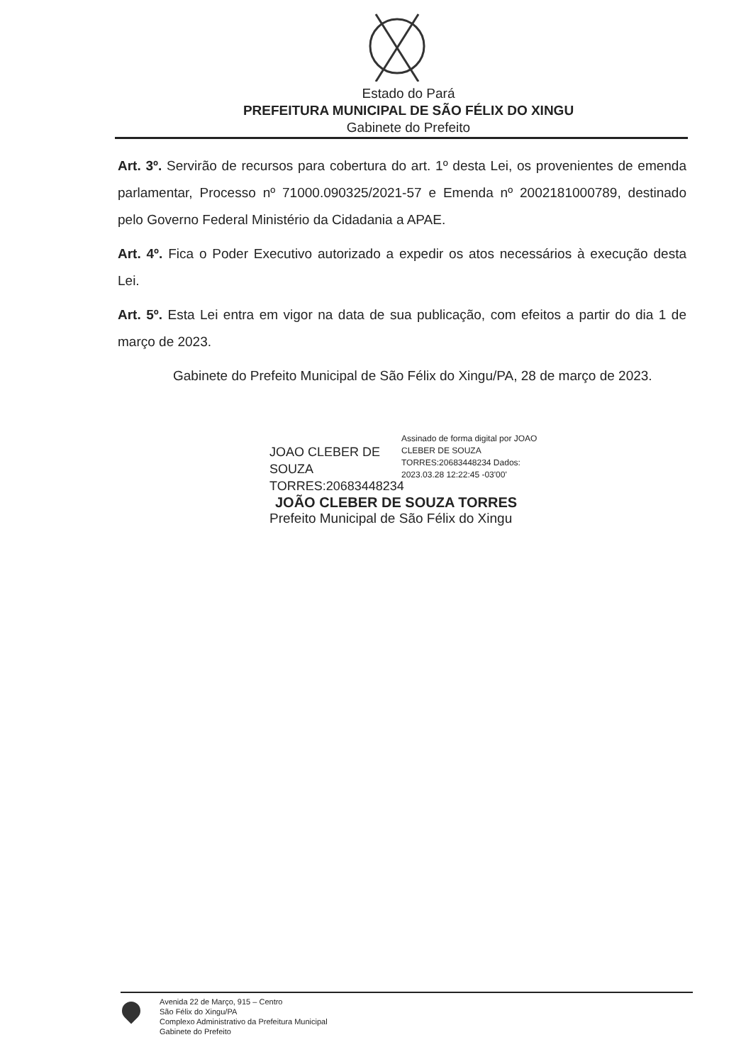Estado do Pará
PREFEITURA MUNICIPAL DE SÃO FÉLIX DO XINGU
Gabinete do Prefeito
Art. 3º. Servirão de recursos para cobertura do art. 1º desta Lei, os provenientes de emenda parlamentar, Processo nº 71000.090325/2021-57 e Emenda nº 2002181000789, destinado pelo Governo Federal Ministério da Cidadania a APAE.
Art. 4º. Fica o Poder Executivo autorizado a expedir os atos necessários à execução desta Lei.
Art. 5º. Esta Lei entra em vigor na data de sua publicação, com efeitos a partir do dia 1 de março de 2023.
Gabinete do Prefeito Municipal de São Félix do Xingu/PA, 28 de março de 2023.
JOAO CLEBER DE SOUZA TORRES:20683448234
Assinado de forma digital por JOAO CLEBER DE SOUZA TORRES:20683448234 Dados: 2023.03.28 12:22:45 -03'00'
JOÃO CLEBER DE SOUZA TORRES
Prefeito Municipal de São Félix do Xingu
Avenida 22 de Março, 915 – Centro
São Félix do Xingu/PA
Complexo Administrativo da Prefeitura Municipal
Gabinete do Prefeito